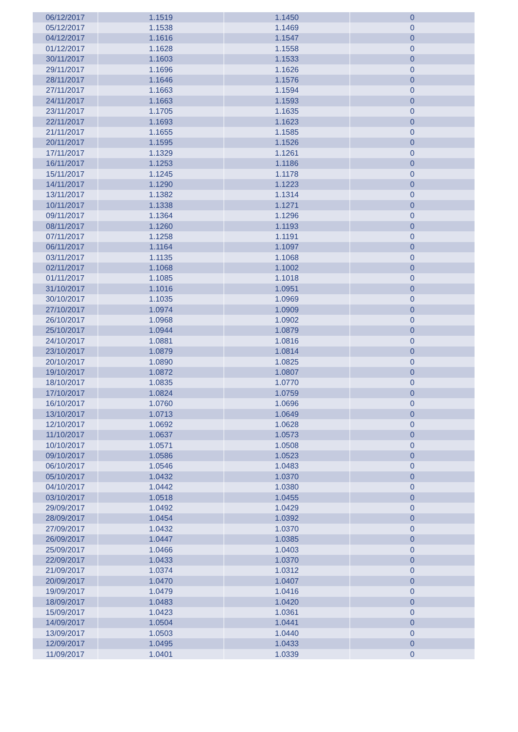| 06/12/2017 | 1.1519 | 1.1450 | 0 |
| 05/12/2017 | 1.1538 | 1.1469 | 0 |
| 04/12/2017 | 1.1616 | 1.1547 | 0 |
| 01/12/2017 | 1.1628 | 1.1558 | 0 |
| 30/11/2017 | 1.1603 | 1.1533 | 0 |
| 29/11/2017 | 1.1696 | 1.1626 | 0 |
| 28/11/2017 | 1.1646 | 1.1576 | 0 |
| 27/11/2017 | 1.1663 | 1.1594 | 0 |
| 24/11/2017 | 1.1663 | 1.1593 | 0 |
| 23/11/2017 | 1.1705 | 1.1635 | 0 |
| 22/11/2017 | 1.1693 | 1.1623 | 0 |
| 21/11/2017 | 1.1655 | 1.1585 | 0 |
| 20/11/2017 | 1.1595 | 1.1526 | 0 |
| 17/11/2017 | 1.1329 | 1.1261 | 0 |
| 16/11/2017 | 1.1253 | 1.1186 | 0 |
| 15/11/2017 | 1.1245 | 1.1178 | 0 |
| 14/11/2017 | 1.1290 | 1.1223 | 0 |
| 13/11/2017 | 1.1382 | 1.1314 | 0 |
| 10/11/2017 | 1.1338 | 1.1271 | 0 |
| 09/11/2017 | 1.1364 | 1.1296 | 0 |
| 08/11/2017 | 1.1260 | 1.1193 | 0 |
| 07/11/2017 | 1.1258 | 1.1191 | 0 |
| 06/11/2017 | 1.1164 | 1.1097 | 0 |
| 03/11/2017 | 1.1135 | 1.1068 | 0 |
| 02/11/2017 | 1.1068 | 1.1002 | 0 |
| 01/11/2017 | 1.1085 | 1.1018 | 0 |
| 31/10/2017 | 1.1016 | 1.0951 | 0 |
| 30/10/2017 | 1.1035 | 1.0969 | 0 |
| 27/10/2017 | 1.0974 | 1.0909 | 0 |
| 26/10/2017 | 1.0968 | 1.0902 | 0 |
| 25/10/2017 | 1.0944 | 1.0879 | 0 |
| 24/10/2017 | 1.0881 | 1.0816 | 0 |
| 23/10/2017 | 1.0879 | 1.0814 | 0 |
| 20/10/2017 | 1.0890 | 1.0825 | 0 |
| 19/10/2017 | 1.0872 | 1.0807 | 0 |
| 18/10/2017 | 1.0835 | 1.0770 | 0 |
| 17/10/2017 | 1.0824 | 1.0759 | 0 |
| 16/10/2017 | 1.0760 | 1.0696 | 0 |
| 13/10/2017 | 1.0713 | 1.0649 | 0 |
| 12/10/2017 | 1.0692 | 1.0628 | 0 |
| 11/10/2017 | 1.0637 | 1.0573 | 0 |
| 10/10/2017 | 1.0571 | 1.0508 | 0 |
| 09/10/2017 | 1.0586 | 1.0523 | 0 |
| 06/10/2017 | 1.0546 | 1.0483 | 0 |
| 05/10/2017 | 1.0432 | 1.0370 | 0 |
| 04/10/2017 | 1.0442 | 1.0380 | 0 |
| 03/10/2017 | 1.0518 | 1.0455 | 0 |
| 29/09/2017 | 1.0492 | 1.0429 | 0 |
| 28/09/2017 | 1.0454 | 1.0392 | 0 |
| 27/09/2017 | 1.0432 | 1.0370 | 0 |
| 26/09/2017 | 1.0447 | 1.0385 | 0 |
| 25/09/2017 | 1.0466 | 1.0403 | 0 |
| 22/09/2017 | 1.0433 | 1.0370 | 0 |
| 21/09/2017 | 1.0374 | 1.0312 | 0 |
| 20/09/2017 | 1.0470 | 1.0407 | 0 |
| 19/09/2017 | 1.0479 | 1.0416 | 0 |
| 18/09/2017 | 1.0483 | 1.0420 | 0 |
| 15/09/2017 | 1.0423 | 1.0361 | 0 |
| 14/09/2017 | 1.0504 | 1.0441 | 0 |
| 13/09/2017 | 1.0503 | 1.0440 | 0 |
| 12/09/2017 | 1.0495 | 1.0433 | 0 |
| 11/09/2017 | 1.0401 | 1.0339 | 0 |